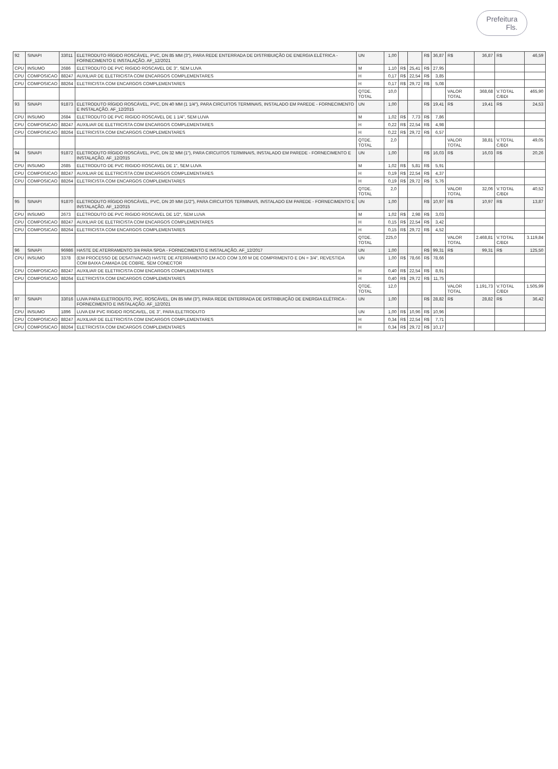Prefeitura
Fls.
| 92 | SINAPI | 33011 | ELETRODUTO RÍGIDO ROSCÁVEL, PVC, DN 85 MM (3"), PARA REDE ENTERRADA DE DISTRIBUIÇÃO DE ENERGIA ELÉTRICA - FORNECIMENTO E INSTALAÇÃO. AF_12/2021 | UN | 1,00 | | | R$ | 36,87 | R$ | 36,87 | R$ | 46,59 |
| CPU | INSUMO | 2686 | ELETRODUTO DE PVC RIGIDO ROSCAVEL DE 3", SEM LUVA | M | 1,10 | R$ | 25,41 | R$ | 27,95 | | | | |
| CPU | COMPOSICAO | 88247 | AUXILIAR DE ELETRICISTA COM ENCARGOS COMPLEMENTARES | H | 0,17 | R$ | 22,54 | R$ | 3,85 | | | | |
| CPU | COMPOSICAO | 88264 | ELETRICISTA COM ENCARGOS COMPLEMENTARES | H | 0,17 | R$ | 29,72 | R$ | 5,08 | | | | |
| | | | | QTDE. TOTAL | 10,0 | | | | | VALOR TOTAL | 368,68 | V.TOTAL C/BDI | 465,90 |
| 93 | SINAPI | 91873 | ELETRODUTO RÍGIDO ROSCÁVEL, PVC, DN 40 MM (1 1/4"), PARA CIRCUITOS TERMINAIS, INSTALADO EM PAREDE - FORNECIMENTO E INSTALAÇÃO. AF_12/2015 | UN | 1,00 | | | R$ | 19,41 | R$ | 19,41 | R$ | 24,53 |
| CPU | INSUMO | 2684 | ELETRODUTO DE PVC RIGIDO ROSCAVEL DE 1 1/4", SEM LUVA | M | 1,02 | R$ | 7,73 | R$ | 7,86 | | | | |
| CPU | COMPOSICAO | 88247 | AUXILIAR DE ELETRICISTA COM ENCARGOS COMPLEMENTARES | H | 0,22 | R$ | 22,54 | R$ | 4,98 | | | | |
| CPU | COMPOSICAO | 88264 | ELETRICISTA COM ENCARGOS COMPLEMENTARES | H | 0,22 | R$ | 29,72 | R$ | 6,57 | | | | |
| | | | | QTDE. TOTAL | 2,0 | | | | | VALOR TOTAL | 38,81 | V.TOTAL C/BDI | 49,05 |
| 94 | SINAPI | 91872 | ELETRODUTO RÍGIDO ROSCÁVEL, PVC, DN 32 MM (1"), PARA CIRCUITOS TERMINAIS, INSTALADO EM PAREDE - FORNECIMENTO E INSTALAÇÃO. AF_12/2015 | UN | 1,00 | | | R$ | 16,03 | R$ | 16,03 | R$ | 20,26 |
| CPU | INSUMO | 2685 | ELETRODUTO DE PVC RIGIDO ROSCAVEL DE 1", SEM LUVA | M | 1,02 | R$ | 5,81 | R$ | 5,91 | | | | |
| CPU | COMPOSICAO | 88247 | AUXILIAR DE ELETRICISTA COM ENCARGOS COMPLEMENTARES | H | 0,19 | R$ | 22,54 | R$ | 4,37 | | | | |
| CPU | COMPOSICAO | 88264 | ELETRICISTA COM ENCARGOS COMPLEMENTARES | H | 0,19 | R$ | 29,72 | R$ | 5,76 | | | | |
| | | | | QTDE. TOTAL | 2,0 | | | | | VALOR TOTAL | 32,06 | V.TOTAL C/BDI | 40,52 |
| 95 | SINAPI | 91870 | ELETRODUTO RÍGIDO ROSCÁVEL, PVC, DN 20 MM (1/2"), PARA CIRCUITOS TERMINAIS, INSTALADO EM PAREDE - FORNECIMENTO E INSTALAÇÃO. AF_12/2015 | UN | 1,00 | | | R$ | 10,97 | R$ | 10,97 | R$ | 13,87 |
| CPU | INSUMO | 2673 | ELETRODUTO DE PVC RIGIDO ROSCAVEL DE 1/2", SEM LUVA | M | 1,02 | R$ | 2,98 | R$ | 3,03 | | | | |
| CPU | COMPOSICAO | 88247 | AUXILIAR DE ELETRICISTA COM ENCARGOS COMPLEMENTARES | H | 0,15 | R$ | 22,54 | R$ | 3,42 | | | | |
| CPU | COMPOSICAO | 88264 | ELETRICISTA COM ENCARGOS COMPLEMENTARES | H | 0,15 | R$ | 29,72 | R$ | 4,52 | | | | |
| | | | | QTDE. TOTAL | 225,0 | | | | | VALOR TOTAL | 2.468,81 | V.TOTAL C/BDI | 3.119,84 |
| 96 | SINAPI | 96986 | HASTE DE ATERRAMENTO 3/4 PARA SPDA - FORNECIMENTO E INSTALAÇÃO. AF_12/2017 | UN | 1,00 | | | R$ | 99,31 | R$ | 99,31 | R$ | 125,50 |
| CPU | INSUMO | 3378 | (EM PROCESSO DE DESATIVACAO) HASTE DE ATERRAMENTO EM ACO COM 3,00 M DE COMPRIMENTO E DN = 3/4", REVESTIDA COM BAIXA CAMADA DE COBRE, SEM CONECTOR | UN | 1,00 | R$ | 78,66 | R$ | 78,66 | | | | |
| CPU | COMPOSICAO | 88247 | AUXILIAR DE ELETRICISTA COM ENCARGOS COMPLEMENTARES | H | 0,40 | R$ | 22,54 | R$ | 8,91 | | | | |
| CPU | COMPOSICAO | 88264 | ELETRICISTA COM ENCARGOS COMPLEMENTARES | H | 0,40 | R$ | 29,72 | R$ | 11,75 | | | | |
| | | | | QTDE. TOTAL | 12,0 | | | | | VALOR TOTAL | 1.191,73 | V.TOTAL C/BDI | 1.505,99 |
| 97 | SINAPI | 33016 | LUVA PARA ELETRODUTO, PVC, ROSCÁVEL, DN 85 MM (3"), PARA REDE ENTERRADA DE DISTRIBUIÇÃO DE ENERGIA ELÉTRICA - FORNECIMENTO E INSTALAÇÃO. AF_12/2021 | UN | 1,00 | | | R$ | 28,82 | R$ | 28,82 | R$ | 36,42 |
| CPU | INSUMO | 1896 | LUVA EM PVC RIGIDO ROSCAVEL, DE 3", PARA ELETRODUTO | UN | 1,00 | R$ | 10,96 | R$ | 10,96 | | | | |
| CPU | COMPOSICAO | 88247 | AUXILIAR DE ELETRICISTA COM ENCARGOS COMPLEMENTARES | H | 0,34 | R$ | 22,54 | R$ | 7,71 | | | | |
| CPU | COMPOSICAO | 88264 | ELETRICISTA COM ENCARGOS COMPLEMENTARES | H | 0,34 | R$ | 29,72 | R$ | 10,17 | | | | |